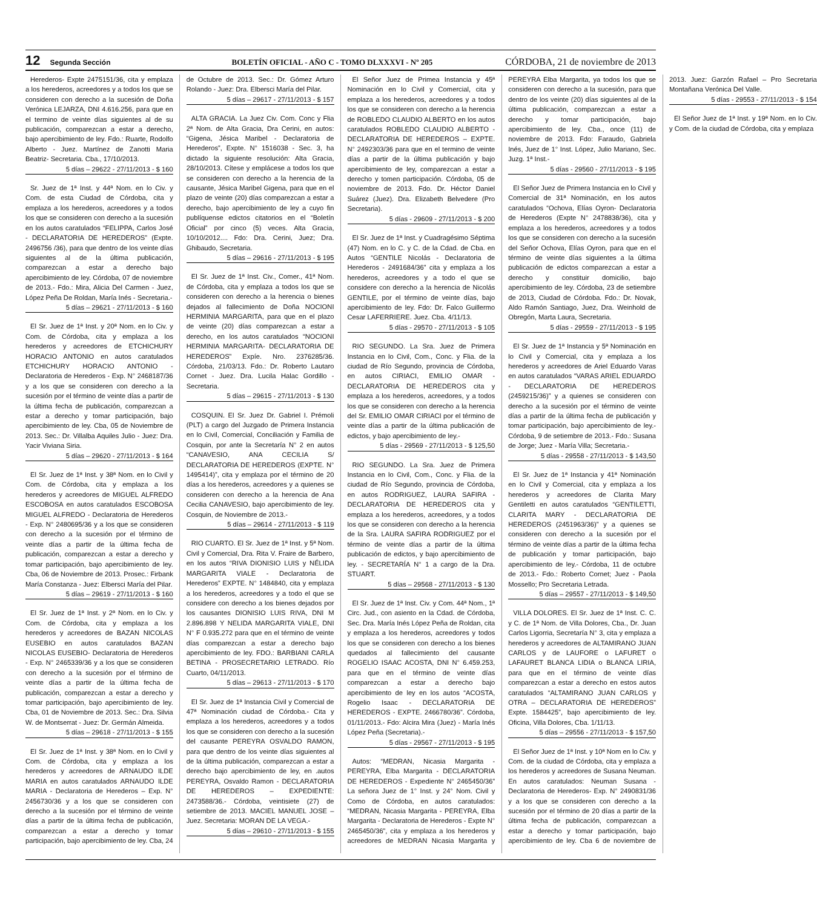12 Segunda Sección BOLETÍN OFICIAL - AÑO C - TOMO DLXXXVI - Nº 205 CÓRDOBA, 21 de noviembre de 2013
Herederos- Expte 2475151/36, cita y emplaza a los herederos, acreedores y a todos los que se consideren con derecho a la sucesión de Doña Verónica LEJARZA, DNI 4.616.256, para que en el termino de veinte días siguientes al de su publicación, comparezcan a estar a derecho, bajo apercibimiento de ley. Fdo.: Ruarte, Rodolfo Alberto - Juez. Martínez de Zanotti Maria Beatriz- Secretaria. Cba., 17/10/2013.
5 días – 29622 - 27/11/2013 - $ 160
Sr. Juez de 1ª Inst. y 44ª Nom. en lo Civ. y Com. de esta Ciudad de Córdoba, cita y emplaza a los herederos, acreedores y a todos los que se consideren con derecho a la sucesión en los autos caratulados “FELIPPA, Carlos José - DECLARATORIA DE HEREDEROS” (Expte. 2496756 /36), para que dentro de los veinte días siguientes al de la última publicación, comparezcan a estar a derecho bajo apercibimiento de ley. Córdoba, 07 de noviembre de 2013.- Fdo.: Mira, Alicia Del Carmen - Juez, López Peña De Roldan, María Inés - Secretaria.-
5 días – 29621 - 27/11/2013 - $ 160
El Sr. Juez de 1ª Inst. y 20ª Nom. en lo Civ. y Com. de Córdoba, cita y emplaza a los herederos y acreedores de ETCHICHURY HORACIO ANTONIO en autos caratulados ETCHICHURY HORACIO ANTONIO - Declaratoria de Herederos - Exp. N° 2468187/36 y a los que se consideren con derecho a la sucesión por el término de veinte días a partir de la última fecha de publicación, comparezcan a estar a derecho y tomar participación, bajo apercibimiento de ley. Cba, 05 de Noviembre de 2013. Sec.: Dr. Villalba Aquiles Julio - Juez: Dra. Yacir Viviana Siria.
5 días – 29620 - 27/11/2013 - $ 164
El Sr. Juez de 1ª Inst. y 38ª Nom. en lo Civil y Com. de Córdoba, cita y emplaza a los herederos y acreedores de MIGUEL ALFREDO ESCOBOSA en autos caratulados ESCOBOSA MIGUEL ALFREDO - Declaratoria de Herederos - Exp. N° 2480695/36 y a los que se consideren con derecho a la sucesión por el término de veinte días a partir de la última fecha de publicación, comparezcan a estar a derecho y tomar participación, bajo apercibimiento de ley. Cba, 06 de Noviembre de 2013. Prosec.: Firbank María Constanza - Juez: Elbersci María del Pilar.
5 días – 29619 - 27/11/2013 - $ 160
El Sr. Juez de 1ª Inst. y 2ª Nom. en lo Civ. y Com. de Córdoba, cita y emplaza a los herederos y acreedores de BAZAN NICOLAS EUSEBIO en autos caratulados BAZAN NICOLAS EUSEBIO- Declaratoria de Herederos - Exp. N° 2465339/36 y a los que se consideren con derecho a la sucesión por el término de veinte días a partir de la última fecha de publicación, comparezcan a estar a derecho y tomar participación, bajo apercibimiento de ley. Cba, 01 de Noviembre de 2013. Sec.: Dra. Silvia W. de Montserrat - Juez: Dr. Germán Almeida.
5 días – 29618 - 27/11/2013 - $ 155
El Sr. Juez de 1ª Inst. y 38ª Nom. en lo Civil y Com. de Córdoba, cita y emplaza a los herederos y acreedores de ARNAUDO ILDE MARIA en autos caratulados ARNAUDO ILDE MARIA - Declaratoria de Herederos – Exp. N° 2456730/36 y a los que se consideren con derecho a la sucesión por el término de veinte días a partir de la última fecha de publicación, comparezcan a estar a derecho y tomar participación, bajo apercibimiento de ley. Cba, 24 de Octubre de 2013. Sec.: Dr. Gómez Arturo Rolando - Juez: Dra. Elbersci María del Pilar.
5 días – 29617 - 27/11/2013 - $ 157
ALTA GRACIA. La Juez Civ. Com. Conc y Flia 2ª Nom. de Alta Gracia, Dra Cerini, en autos: “Gigena, Jésica Maribel - Declaratoria de Herederos”, Expte. N° 1516038 - Sec. 3, ha dictado la siguiente resolución: Alta Gracia, 28/10/2013. Cítese y emplácese a todos los que se consideren con derecho a la herencia de la causante, Jésica Maribel Gigena, para que en el plazo de veinte (20) días comparezcan a estar a derecho, bajo apercibimiento de ley a cuyo fin publíquense edictos citatorios en el “Boletín Oficial” por cinco (5) veces. Alta Gracia, 10/10/2012.... Fdo: Dra. Cerini, Juez; Dra. Ghibaudo, Secretaria.
5 días – 29616 - 27/11/2013 - $ 195
El Sr. Juez de 1ª Inst. Civ., Comer., 41ª Nom. de Córdoba, cita y emplaza a todos los que se consideren con derecho a la herencia o bienes dejados al fallecimiento de Doña NOCIONI HERMINIA MARGARITA, para que en el plazo de veinte (20) días comparezcan a estar a derecho, en los autos caratulados “NOCIONI HERMINIA MARGARITA- DECLARATORIA DE HEREDEROS” Expíe. Nro. 2376285/36. Córdoba, 21/03/13. Fdo.: Dr. Roberto Lautaro Cornet - Juez. Dra. Lucila Halac Gordillo - Secretaria.
5 días – 29615 - 27/11/2013 - $ 130
COSQUIN. El Sr. Juez Dr. Gabriel I. Prémoli (PLT) a cargo del Juzgado de Primera Instancia en lo Civil, Comercial, Conciliación y Familia de Cosquin, por ante la Secretaría N° 2 en autos “CANAVESIO, ANA CECILIA S/ DECLARATORIA DE HEREDEROS (EXPTE. N° 1495414)”, cita y emplaza por el término de 20 días a los herederos, acreedores y a quienes se consideren con derecho a la herencia de Ana Cecilia CANAVESIO, bajo apercibimiento de ley. Cosquin, de Noviembre de 2013.-
5 días – 29614 - 27/11/2013 - $ 119
RIO CUARTO. El Sr. Juez de 1ª Inst. y 5ª Nom. Civil y Comercial, Dra. Rita V. Fraire de Barbero, en los autos “RIVA DIONISIO LUIS y NÉLIDA MARGARITA VIALE - Declaratoria de Herederos” EXPTE. N° 1484840, cita y emplaza a los herederos, acreedores y a todo el que se considere con derecho a los bienes dejados por los causantes DIONISIO LUIS RIVA, DNI M 2.896.898 Y NELIDA MARGARITA VIALE, DNI N° F 0.935.272 para que en el término de veinte días comparezcan a estar a derecho bajo apercibimiento de ley. FDO.: BARBIANI CARLA BETINA - PROSECRETARIO LETRADO. Río Cuarto, 04/11/2013.
5 días – 29613 - 27/11/2013 - $ 170
El Sr. Juez de 1ª Instancia Civil y Comercial de 47ª Nominación ciudad de Córdoba.- Cita y emplaza a los herederos, acreedores y a todos los que se consideren con derecho a la sucesión del causante PEREYRA OSVALDO RAMON, para que dentro de los veinte días siguientes al de la última publicación, comparezcan a estar a derecho bajo apercibimiento de ley, en .autos PEREYRA, Osvaldo Ramon - DECLARATORIA DE HEREDEROS – EXPEDIENTE: 2473588/36.- Córdoba, veintisiete (27) de setiembre de 2013. MACIEL MANUEL JOSE – Juez. Secretaria: MORAN DE LA VEGA.-
5 días – 29610 - 27/11/2013 - $ 155
El Señor Juez de Primea Instancia y 45ª Nominación en lo Civil y Comercial, cita y emplaza a los herederos, acreedores y a todos los que se consideren con derecho a la herencia de ROBLEDO CLAUDIO ALBERTO en los autos caratulados ROBLEDO CLAUDIO ALBERTO - DECLARATORIA DE HEREDEROS – EXPTE. N° 2492303/36 para que en el termino de veinte días a partir de la última publicación y bajo apercibimiento de ley, comparezcan a estar a derecho y tomen participación. Córdoba, 05 de noviembre de 2013. Fdo. Dr. Héctor Daniel Suárez (Juez). Dra. Elizabeth Belvedere (Pro Secretaria).
5 días - 29609 - 27/11/2013 - $ 200
El Sr. Juez de 1ª Inst. y Cuadragésimo Séptima (47) Nom. en lo C. y C. de la Cdad. de Cba. en Autos “GENTILE Nicolás - Declaratoria de Herederos - 2491684/36” cita y emplaza a los herederos, acreedores y a todo el que se considere con derecho a la herencia de Nicolás GENTILE, por el término de veinte días, bajo apercibimiento de ley. Fdo: Dr. Falco Guillermo Cesar LAFERRIERE. Juez. Cba. 4/11/13.
5 días - 29570 - 27/11/2013 - $ 105
RIO SEGUNDO. La Sra. Juez de Primera Instancia en lo Civil, Com., Conc. y Flia. de la ciudad de Río Segundo, provincia de Córdoba, en autos CIRIACI, EMILIO OMAR - DECLARATORIA DE HEREDEROS cita y emplaza a los herederos, acreedores, y a todos los que se consideren con derecho a la herencia del Sr. EMILIO OMAR CIRIACI por el término de veinte días a partir de la última publicación de edictos, y bajo apercibimiento de ley.-
5 días - 29569 - 27/11/2013 - $ 125,50
RIO SEGUNDO. La Sra. Juez de Primera Instancia en lo Civil, Com., Conc. y Flia. de la ciudad de Río Segundo, provincia de Córdoba, en autos RODRIGUEZ, LAURA SAFIRA - DECLARATORIA DE HEREDEROS cita y emplaza a los herederos, acreedores, y a todos los que se consideren con derecho a la herencia de la Sra. LAURA SAFIRA RODRIGUEZ por el término de veinte días a partir de la última publicación de edictos, y bajo apercibimiento de ley. - SECRETARÍA N° 1 a cargo de la Dra. STUART.
5 días – 29568 - 27/11/2013 - $ 130
El Sr. Juez de 1ª Inst. Civ. y Com. 44ª Nom., 1ª Circ. Jud., con asiento en la Cdad. de Córdoba, Sec. Dra. María Inés López Peña de Roldan, cita y emplaza a los herederos, acreedores y todos los que se consideren con derecho a los bienes quedados al fallecimiento del causante ROGELIO ISAAC ACOSTA, DNI N° 6.459.253, para que en el término de veinte días comparezcan a estar a derecho bajo apercibimiento de ley en los autos “ACOSTA, Rogelio Isaac - DECLARATORIA DE HEREDEROS - EXPTE. 2466780/36”. Córdoba, 01/11/2013.- Fdo: Alcira Mira (Juez) - María Inés López Peña (Secretaria).-
5 días - 29567 - 27/11/2013 - $ 195
Autos: “MEDRAN, Nicasia Margarita - PEREYRA, Elba Margarita - DECLARATORIA DE HEREDEROS - Expediente N° 2465450/36” La señora Juez de 1° Inst. y 24° Nom. Civil y Como de Córdoba, en autos caratulados: “MEDRAN, Nicasia Margarita - PEREYRA, Elba Margarita - Declaratoria de Herederos - Expte N° 2465450/36”, cita y emplaza a los herederos y acreedores de MEDRAN Nicasia Margarita y PEREYRA Elba Margarita, ya todos los que se consideren con derecho a la sucesión, para que dentro de los veinte (20) días siguientes al de la última publicación, comparezcan a estar a derecho y tomar participación, bajo apercibimiento de ley. Cba., once (11) de noviembre de 2013. Fdo: Faraudo, Gabriela Inés, Juez de 1° Inst. López, Julio Mariano, Sec. Juzg. 1ª Inst.-
5 días - 29560 - 27/11/2013 - $ 195
El Señor Juez de Primera Instancia en lo Civil y Comercial de 31ª Nominación, en los autos caratulados “Ochova, Elías Oyron- Declaratoria de Herederos (Expte N° 2478838/36), cita y emplaza a los herederos, acreedores y a todos los que se consideren con derecho a la sucesión del Señor Ochova, Elías Oyron, para que en el término de veinte días siguientes a la última publicación de edictos comparezcan a estar a derecho y constituir domicilio, bajo apercibimiento de ley. Córdoba, 23 de setiembre de 2013, Ciudad de Córdoba. Fdo.: Dr. Novak, Aldo Ramón Santiago, Juez, Dra. Weinhold de Obregón, Marta Laura, Secretaria.
5 días - 29559 - 27/11/2013 - $ 195
El Sr. Juez de 1ª Instancia y 5ª Nominación en lo Civil y Comercial, cita y emplaza a los herederos y acreedores de Ariel Eduardo Varas en autos caratulados “VARAS ARIEL EDUARDO - DECLARATORIA DE HEREDEROS (2459215/36)” y a quienes se consideren con derecho a la sucesión por el término de veinte días a partir de la última fecha de publicación y tomar participación, bajo apercibimiento de ley.- Córdoba, 9 de setiembre de 2013.- Fdo.: Susana de Jorge; Juez - María Villa; Secretaria.-
5 días - 29558 - 27/11/2013 - $ 143,50
El Sr. Juez de 1ª Instancia y 41ª Nominación en lo Civil y Comercial, cita y emplaza a los herederos y acreedores de Clarita Mary Gentiletti en autos caratulados “GENTILETTI, CLARITA MARY - DECLARATORIA DE HEREDEROS (2451963/36)” y a quienes se consideren con derecho a la sucesión por el término de veinte días a partir de la última fecha de publicación y tomar participación, bajo apercibimiento de ley.- Córdoba, 11 de octubre de 2013.- Fdo.: Roberto Cornet; Juez - Paola Mossello; Pro Secretaria Letrada.
5 días – 29557 - 27/11/2013 - $ 149,50
VILLA DOLORES. El Sr. Juez de 1ª Inst. C. C. y C. de 1ª Nom. de Villa Dolores, Cba., Dr. Juan Carlos Ligorria, Secretaría N° 3, cita y emplaza a herederos y acreedores de ALTAMIRANO JUAN CARLOS y de LAUFORE o LAFURET o LAFAURET BLANCA LIDIA o BLANCA LIRIA, para que en el término de veinte días comparezcan a estar a derecho en estos autos caratulados “ALTAMIRANO JUAN CARLOS y OTRA – DECLARATORIA DE HEREDEROS” Expte. 1584425”, bajo apercibimiento de ley. Oficina, Villa Dolores, Cba. 1/11/13.
5 días – 29556 - 27/11/2013 - $ 157,50
El Señor Juez de 1ª Inst. y 10ª Nom en lo Civ. y Com. de la ciudad de Córdoba, cita y emplaza a los herederos y acreedores de Susana Neuman. En autos caratulados: Neuman Susana -Declaratoria de Herederos- Exp. N° 2490831/36 y a los que se consideren con derecho a la sucesión por el término de 20 días a partir de la última fecha de publicación, comparezcan a estar a derecho y tomar participación, bajo apercibimiento de ley. Cba 6 de noviembre de 2013. Juez: Garzón Rafael – Pro Secretaria Montañana Verónica Del Valle.
5 días - 29553 - 27/11/2013 - $ 154
El Señor Juez de 1ª Inst. y 19ª Nom. en lo Civ. y Com. de la ciudad de Córdoba, cita y emplaza